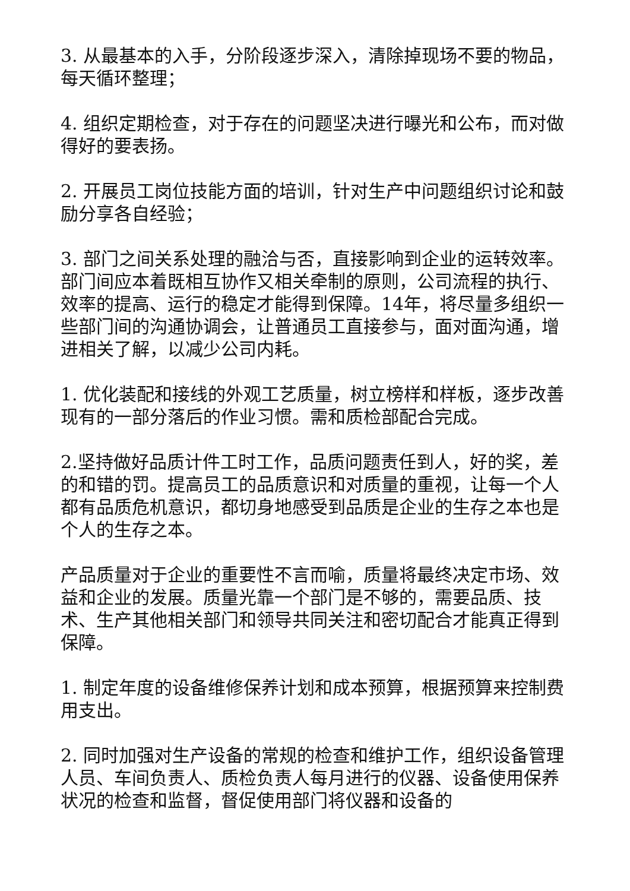3. 从最基本的入手，分阶段逐步深入，清除掉现场不要的物品，每天循环整理；
4. 组织定期检查，对于存在的问题坚决进行曝光和公布，而对做得好的要表扬。
2. 开展员工岗位技能方面的培训，针对生产中问题组织讨论和鼓励分享各自经验；
3. 部门之间关系处理的融洽与否，直接影响到企业的运转效率。部门间应本着既相互协作又相关牵制的原则，公司流程的执行、效率的提高、运行的稳定才能得到保障。14年，将尽量多组织一些部门间的沟通协调会，让普通员工直接参与，面对面沟通，增进相关了解，以减少公司内耗。
1. 优化装配和接线的外观工艺质量，树立榜样和样板，逐步改善现有的一部分落后的作业习惯。需和质检部配合完成。
2.坚持做好品质计件工时工作，品质问题责任到人，好的奖，差的和错的罚。提高员工的品质意识和对质量的重视，让每一个人都有品质危机意识，都切身地感受到品质是企业的生存之本也是个人的生存之本。
产品质量对于企业的重要性不言而喻，质量将最终决定市场、效益和企业的发展。质量光靠一个部门是不够的，需要品质、技术、生产其他相关部门和领导共同关注和密切配合才能真正得到保障。
1. 制定年度的设备维修保养计划和成本预算，根据预算来控制费用支出。
2. 同时加强对生产设备的常规的检查和维护工作，组织设备管理人员、车间负责人、质检负责人每月进行的仪器、设备使用保养状况的检查和监督，督促使用部门将仪器和设备的